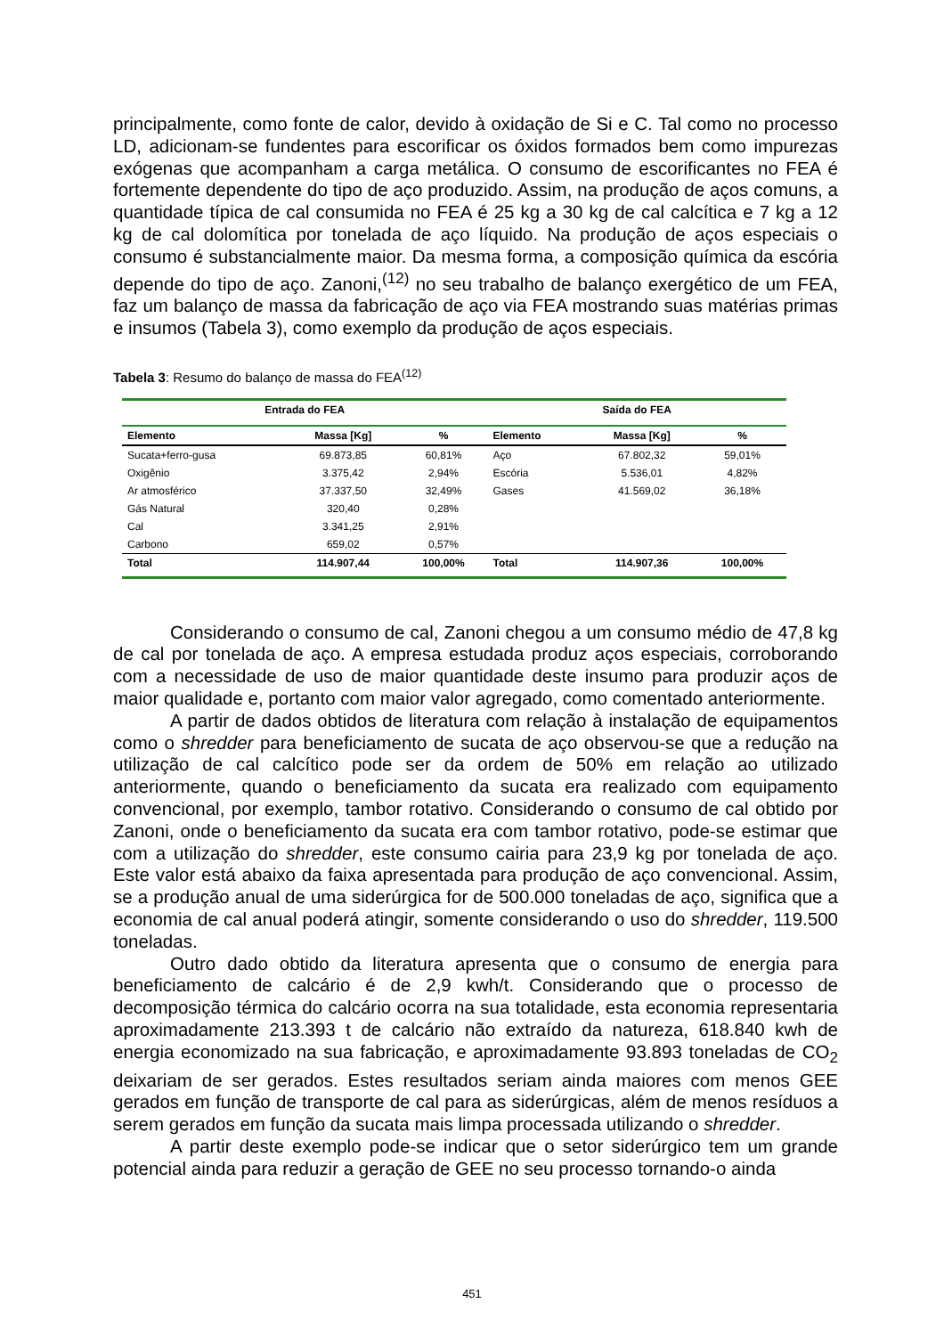principalmente, como fonte de calor, devido à oxidação de Si e C. Tal como no processo LD, adicionam-se fundentes para escorificar os óxidos formados bem como impurezas exógenas que acompanham a carga metálica. O consumo de escorificantes no FEA é fortemente dependente do tipo de aço produzido. Assim, na produção de aços comuns, a quantidade típica de cal consumida no FEA é 25 kg a 30 kg de cal calcítica e 7 kg a 12 kg de cal dolomítica por tonelada de aço líquido. Na produção de aços especiais o consumo é substancialmente maior. Da mesma forma, a composição química da escória depende do tipo de aço. Zanoni,<sup>(12)</sup> no seu trabalho de balanço exergético de um FEA, faz um balanço de massa da fabricação de aço via FEA mostrando suas matérias primas e insumos (Tabela 3), como exemplo da produção de aços especiais.
Tabela 3: Resumo do balanço de massa do FEA<sup>(12)</sup>
| Entrada do FEA | | | Saída do FEA | | |
| --- | --- | --- | --- | --- | --- |
| Elemento | Massa [Kg] | % | Elemento | Massa [Kg] | % |
| Sucata+ferro-gusa | 69.873,85 | 60,81% | Aço | 67.802,32 | 59,01% |
| Oxigênio | 3.375,42 | 2,94% | Escória | 5.536,01 | 4,82% |
| Ar atmosférico | 37.337,50 | 32,49% | Gases | 41.569,02 | 36,18% |
| Gás Natural | 320,40 | 0,28% | | | |
| Cal | 3.341,25 | 2,91% | | | |
| Carbono | 659,02 | 0,57% | | | |
| Total | 114.907,44 | 100,00% | Total | 114.907,36 | 100,00% |
Considerando o consumo de cal, Zanoni chegou a um consumo médio de 47,8 kg de cal por tonelada de aço. A empresa estudada produz aços especiais, corroborando com a necessidade de uso de maior quantidade deste insumo para produzir aços de maior qualidade e, portanto com maior valor agregado, como comentado anteriormente.
A partir de dados obtidos de literatura com relação à instalação de equipamentos como o shredder para beneficiamento de sucata de aço observou-se que a redução na utilização de cal calcítico pode ser da ordem de 50% em relação ao utilizado anteriormente, quando o beneficiamento da sucata era realizado com equipamento convencional, por exemplo, tambor rotativo. Considerando o consumo de cal obtido por Zanoni, onde o beneficiamento da sucata era com tambor rotativo, pode-se estimar que com a utilização do shredder, este consumo cairia para 23,9 kg por tonelada de aço. Este valor está abaixo da faixa apresentada para produção de aço convencional. Assim, se a produção anual de uma siderúrgica for de 500.000 toneladas de aço, significa que a economia de cal anual poderá atingir, somente considerando o uso do shredder, 119.500 toneladas.
Outro dado obtido da literatura apresenta que o consumo de energia para beneficiamento de calcário é de 2,9 kwh/t. Considerando que o processo de decomposição térmica do calcário ocorra na sua totalidade, esta economia representaria aproximadamente 213.393 t de calcário não extraído da natureza, 618.840 kwh de energia economizado na sua fabricação, e aproximadamente 93.893 toneladas de CO<sub>2</sub> deixariam de ser gerados. Estes resultados seriam ainda maiores com menos GEE gerados em função de transporte de cal para as siderúrgicas, além de menos resíduos a serem gerados em função da sucata mais limpa processada utilizando o shredder.
A partir deste exemplo pode-se indicar que o setor siderúrgico tem um grande potencial ainda para reduzir a geração de GEE no seu processo tornando-o ainda
451